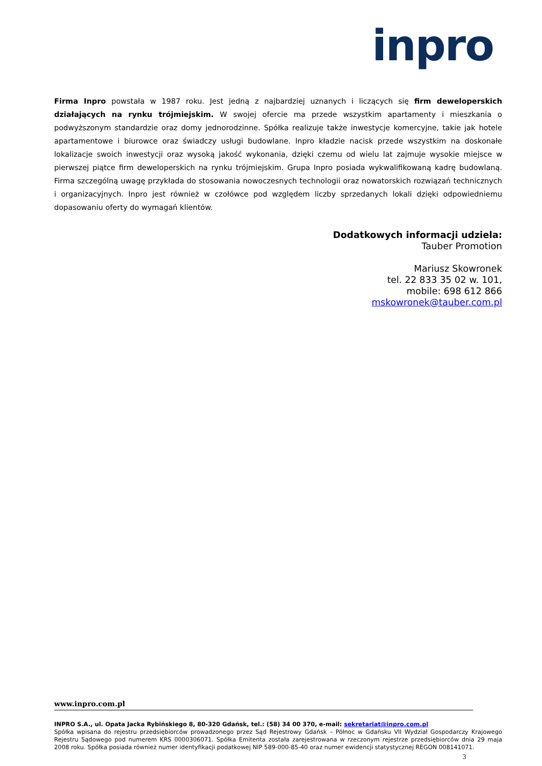inpro
Firma Inpro powstała w 1987 roku. Jest jedną z najbardziej uznanych i liczących się firm deweloperskich działających na rynku trójmiejskim. W swojej ofercie ma przede wszystkim apartamenty i mieszkania o podwyższonym standardzie oraz domy jednorodzinne. Spółka realizuje także inwestycje komercyjne, takie jak hotele apartamentowe i biurowce oraz świadczy usługi budowlane. Inpro kładzie nacisk przede wszystkim na doskonałe lokalizacje swoich inwestycji oraz wysoką jakość wykonania, dzięki czemu od wielu lat zajmuje wysokie miejsce w pierwszej piątce firm deweloperskich na rynku trójmiejskim. Grupa Inpro posiada wykwalifikowaną kadrę budowlaną. Firma szczególną uwagę przykłada do stosowania nowoczesnych technologii oraz nowatorskich rozwiązań technicznych i organizacyjnych. Inpro jest również w czołówce pod względem liczby sprzedanych lokali dzięki odpowiedniemu dopasowaniu oferty do wymagań klientów.
Dodatkowych informacji udziela:
Tauber Promotion
Mariusz Skowronek
tel. 22 833 35 02 w. 101,
mobile: 698 612 866
mskowronek@tauber.com.pl
www.inpro.com.pl
INPRO S.A., ul. Opata Jacka Rybińskiego 8, 80-320 Gdańsk, tel.: (58) 34 00 370, e-mail: sekretariat@inpro.com.pl
Spółka wpisana do rejestru przedsiębiorców prowadzonego przez Sąd Rejestrowy Gdańsk – Północ w Gdańsku VII Wydział Gospodarczy Krajowego Rejestru Sądowego pod numerem KRS 0000306071. Spółka Emitenta została zarejestrowana w rzeczonym rejestrze przedsiębiorców dnia 29 maja 2008 roku. Spółka posiada również numer identyfikacji podatkowej NIP 589-000-85-40 oraz numer ewidencji statystycznej REGON 008141071.
3